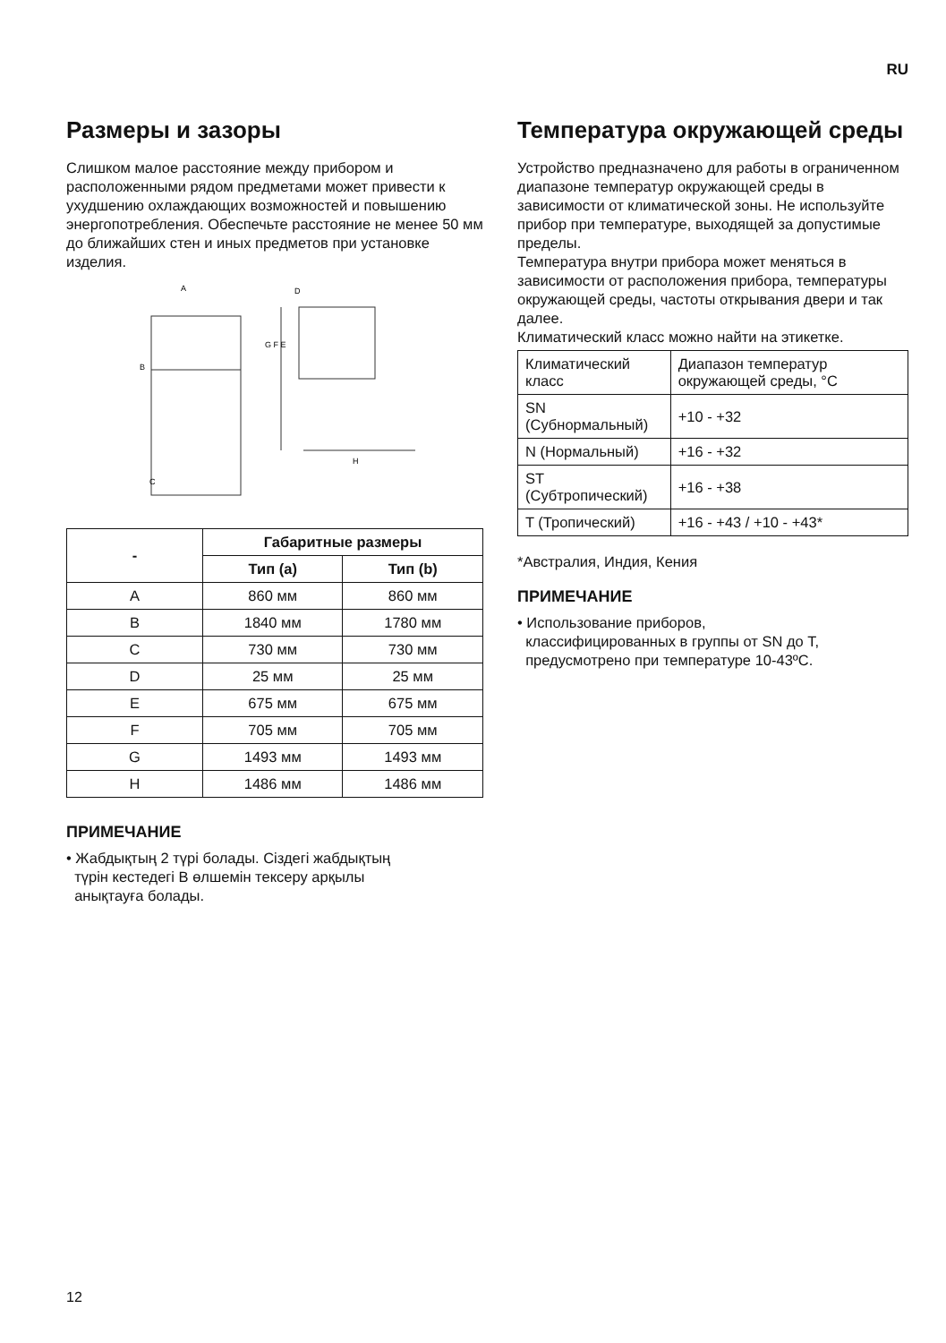RU
Размеры и зазоры
Слишком малое расстояние между прибором и расположенными рядом предметами может привести к ухудшению охлаждающих возможностей и повышению энергопотребления. Обеспечьте расстояние не менее 50 мм до ближайших стен и иных предметов при установке изделия.
A
B
C
D
G F E
H
| - | Габаритные размеры | |
| --- | --- | --- |
| | Тип (a) | Тип (b) |
| A | 860 мм | 860 мм |
| B | 1840 мм | 1780 мм |
| C | 730 мм | 730 мм |
| D | 25 мм | 25 мм |
| E | 675 мм | 675 мм |
| F | 705 мм | 705 мм |
| G | 1493 мм | 1493 мм |
| H | 1486 мм | 1486 мм |
ПРИМЕЧАНИЕ
• Жабдықтың 2 түрі болады. Сіздегі жабдықтың
түрін кестедегі B өлшемін тексеру арқылы
анықтауға болады.
Температура окружающей среды
Устройство предназначено для работы в ограниченном диапазоне температур окружающей среды в зависимости от климатической зоны. Не используйте прибор при температуре, выходящей за допустимые пределы.
Температура внутри прибора может меняться в зависимости от расположения прибора, температуры окружающей среды, частоты открывания двери и так далее.
Климатический класс можно найти на этикетке.
| Климатический класс | Диапазон температур окружающей среды, °C |
| SN (Субнормальный) | +10 - +32 |
| N (Нормальный) | +16 - +32 |
| ST (Субтропический) | +16 - +38 |
| T (Тропический) | +16 - +43 / +10 - +43* |
*Австралия, Индия, Кения
ПРИМЕЧАНИЕ
• Использование приборов,
классифицированных в группы от SN до T,
предусмотрено при температуре 10-43ºC.
12